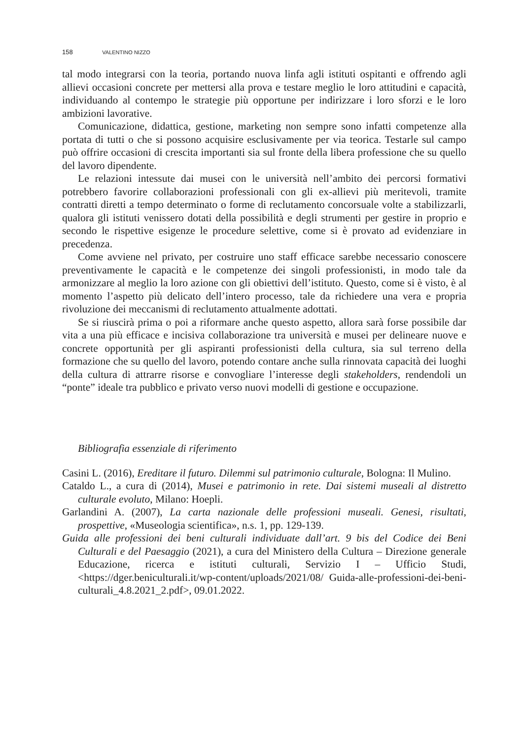158 VALENTINO NIZZO
tal modo integrarsi con la teoria, portando nuova linfa agli istituti ospitanti e offrendo agli allievi occasioni concrete per mettersi alla prova e testare meglio le loro attitudini e capacità, individuando al contempo le strategie più opportune per indirizzare i loro sforzi e le loro ambizioni lavorative.
Comunicazione, didattica, gestione, marketing non sempre sono infatti competenze alla portata di tutti o che si possono acquisire esclusivamente per via teorica. Testarle sul campo può offrire occasioni di crescita importanti sia sul fronte della libera professione che su quello del lavoro dipendente.
Le relazioni intessute dai musei con le università nell’ambito dei percorsi formativi potrebbero favorire collaborazioni professionali con gli ex-allievi più meritevoli, tramite contratti diretti a tempo determinato o forme di reclutamento concorsuale volte a stabilizzarli, qualora gli istituti venissero dotati della possibilità e degli strumenti per gestire in proprio e secondo le rispettive esigenze le procedure selettive, come si è provato ad evidenziare in precedenza.
Come avviene nel privato, per costruire uno staff efficace sarebbe necessario conoscere preventivamente le capacità e le competenze dei singoli professionisti, in modo tale da armonizzare al meglio la loro azione con gli obiettivi dell’istituto. Questo, come si è visto, è al momento l’aspetto più delicato dell’intero processo, tale da richiedere una vera e propria rivoluzione dei meccanismi di reclutamento attualmente adottati.
Se si riuscirà prima o poi a riformare anche questo aspetto, allora sarà forse possibile dar vita a una più efficace e incisiva collaborazione tra università e musei per delineare nuove e concrete opportunità per gli aspiranti professionisti della cultura, sia sul terreno della formazione che su quello del lavoro, potendo contare anche sulla rinnovata capacità dei luoghi della cultura di attrarre risorse e convogliare l’interesse degli stakeholders, rendendoli un “ponte” ideale tra pubblico e privato verso nuovi modelli di gestione e occupazione.
Bibliografia essenziale di riferimento
Casini L. (2016), Ereditare il futuro. Dilemmi sul patrimonio culturale, Bologna: Il Mulino.
Cataldo L., a cura di (2014), Musei e patrimonio in rete. Dai sistemi museali al distretto culturale evoluto, Milano: Hoepli.
Garlandini A. (2007), La carta nazionale delle professioni museali. Genesi, risultati, prospettive, «Museologia scientifica», n.s. 1, pp. 129-139.
Guida alle professioni dei beni culturali individuate dall’art. 9 bis del Codice dei Beni Culturali e del Paesaggio (2021), a cura del Ministero della Cultura – Direzione generale Educazione, ricerca e istituti culturali, Servizio I – Ufficio Studi, <https://dger.beniculturali.it/wp-content/uploads/2021/08/ Guida-alle-professioni-dei-beni-culturali_4.8.2021_2.pdf>, 09.01.2022.